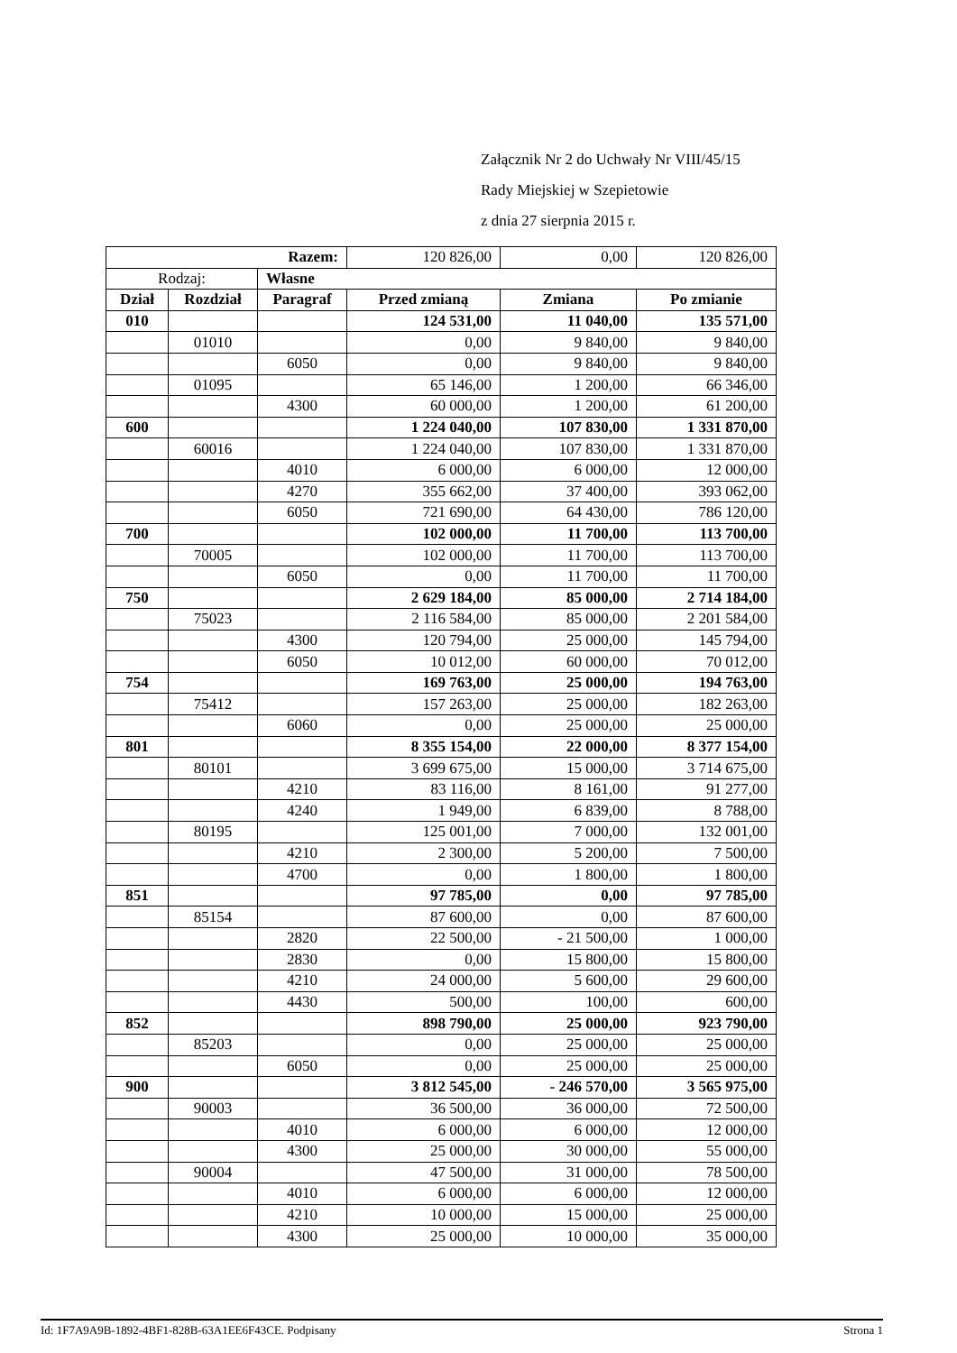Załącznik Nr 2 do Uchwały Nr VIII/45/15
Rady Miejskiej w Szepietowie
z dnia 27 sierpnia 2015 r.
| Razem: | | | 120 826,00 | 0,00 | 120 826,00 |
| Rodzaj: | | Własne | | | |
| Dział | Rozdział | Paragraf | Przed zmianą | Zmiana | Po zmianie |
| 010 | | | 124 531,00 | 11 040,00 | 135 571,00 |
| | 01010 | | 0,00 | 9 840,00 | 9 840,00 |
| | | 6050 | 0,00 | 9 840,00 | 9 840,00 |
| | 01095 | | 65 146,00 | 1 200,00 | 66 346,00 |
| | | 4300 | 60 000,00 | 1 200,00 | 61 200,00 |
| 600 | | | 1 224 040,00 | 107 830,00 | 1 331 870,00 |
| | 60016 | | 1 224 040,00 | 107 830,00 | 1 331 870,00 |
| | | 4010 | 6 000,00 | 6 000,00 | 12 000,00 |
| | | 4270 | 355 662,00 | 37 400,00 | 393 062,00 |
| | | 6050 | 721 690,00 | 64 430,00 | 786 120,00 |
| 700 | | | 102 000,00 | 11 700,00 | 113 700,00 |
| | 70005 | | 102 000,00 | 11 700,00 | 113 700,00 |
| | | 6050 | 0,00 | 11 700,00 | 11 700,00 |
| 750 | | | 2 629 184,00 | 85 000,00 | 2 714 184,00 |
| | 75023 | | 2 116 584,00 | 85 000,00 | 2 201 584,00 |
| | | 4300 | 120 794,00 | 25 000,00 | 145 794,00 |
| | | 6050 | 10 012,00 | 60 000,00 | 70 012,00 |
| 754 | | | 169 763,00 | 25 000,00 | 194 763,00 |
| | 75412 | | 157 263,00 | 25 000,00 | 182 263,00 |
| | | 6060 | 0,00 | 25 000,00 | 25 000,00 |
| 801 | | | 8 355 154,00 | 22 000,00 | 8 377 154,00 |
| | 80101 | | 3 699 675,00 | 15 000,00 | 3 714 675,00 |
| | | 4210 | 83 116,00 | 8 161,00 | 91 277,00 |
| | | 4240 | 1 949,00 | 6 839,00 | 8 788,00 |
| | 80195 | | 125 001,00 | 7 000,00 | 132 001,00 |
| | | 4210 | 2 300,00 | 5 200,00 | 7 500,00 |
| | | 4700 | 0,00 | 1 800,00 | 1 800,00 |
| 851 | | | 97 785,00 | 0,00 | 97 785,00 |
| | 85154 | | 87 600,00 | 0,00 | 87 600,00 |
| | | 2820 | 22 500,00 | - 21 500,00 | 1 000,00 |
| | | 2830 | 0,00 | 15 800,00 | 15 800,00 |
| | | 4210 | 24 000,00 | 5 600,00 | 29 600,00 |
| | | 4430 | 500,00 | 100,00 | 600,00 |
| 852 | | | 898 790,00 | 25 000,00 | 923 790,00 |
| | 85203 | | 0,00 | 25 000,00 | 25 000,00 |
| | | 6050 | 0,00 | 25 000,00 | 25 000,00 |
| 900 | | | 3 812 545,00 | - 246 570,00 | 3 565 975,00 |
| | 90003 | | 36 500,00 | 36 000,00 | 72 500,00 |
| | | 4010 | 6 000,00 | 6 000,00 | 12 000,00 |
| | | 4300 | 25 000,00 | 30 000,00 | 55 000,00 |
| | 90004 | | 47 500,00 | 31 000,00 | 78 500,00 |
| | | 4010 | 6 000,00 | 6 000,00 | 12 000,00 |
| | | 4210 | 10 000,00 | 15 000,00 | 25 000,00 |
| | | 4300 | 25 000,00 | 10 000,00 | 35 000,00 |
Id: 1F7A9A9B-1892-4BF1-828B-63A1EE6F43CE. Podpisany Strona 1